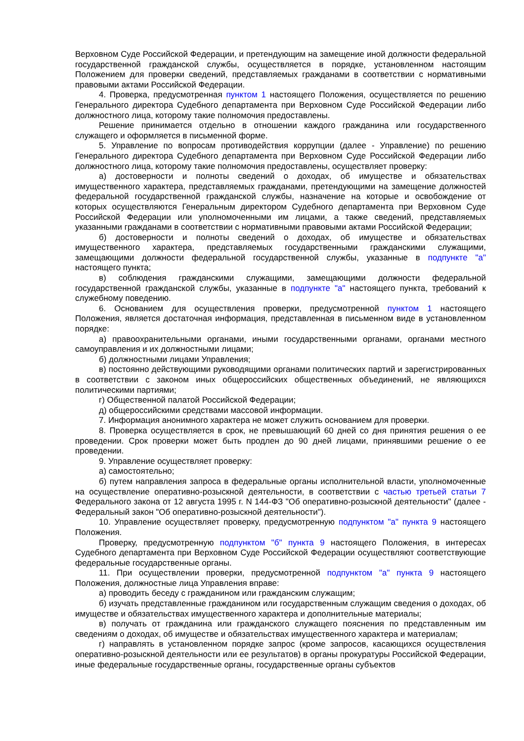Верховном Суде Российской Федерации, и претендующим на замещение иной должности федеральной государственной гражданской службы, осуществляется в порядке, установленном настоящим Положением для проверки сведений, представляемых гражданами в соответствии с нормативными правовыми актами Российской Федерации.
4. Проверка, предусмотренная пунктом 1 настоящего Положения, осуществляется по решению Генерального директора Судебного департамента при Верховном Суде Российской Федерации либо должностного лица, которому такие полномочия предоставлены.
Решение принимается отдельно в отношении каждого гражданина или государственного служащего и оформляется в письменной форме.
5. Управление по вопросам противодействия коррупции (далее - Управление) по решению Генерального директора Судебного департамента при Верховном Суде Российской Федерации либо должностного лица, которому такие полномочия предоставлены, осуществляет проверку:
а) достоверности и полноты сведений о доходах, об имуществе и обязательствах имущественного характера, представляемых гражданами, претендующими на замещение должностей федеральной государственной гражданской службы, назначение на которые и освобождение от которых осуществляются Генеральным директором Судебного департамента при Верховном Суде Российской Федерации или уполномоченными им лицами, а также сведений, представляемых указанными гражданами в соответствии с нормативными правовыми актами Российской Федерации;
б) достоверности и полноты сведений о доходах, об имуществе и обязательствах имущественного характера, представляемых государственными гражданскими служащими, замещающими должности федеральной государственной службы, указанные в подпункте "а" настоящего пункта;
в) соблюдения гражданскими служащими, замещающими должности федеральной государственной гражданской службы, указанные в подпункте "а" настоящего пункта, требований к служебному поведению.
6. Основанием для осуществления проверки, предусмотренной пунктом 1 настоящего Положения, является достаточная информация, представленная в письменном виде в установленном порядке:
а) правоохранительными органами, иными государственными органами, органами местного самоуправления и их должностными лицами;
б) должностными лицами Управления;
в) постоянно действующими руководящими органами политических партий и зарегистрированных в соответствии с законом иных общероссийских общественных объединений, не являющихся политическими партиями;
г) Общественной палатой Российской Федерации;
д) общероссийскими средствами массовой информации.
7. Информация анонимного характера не может служить основанием для проверки.
8. Проверка осуществляется в срок, не превышающий 60 дней со дня принятия решения о ее проведении. Срок проверки может быть продлен до 90 дней лицами, принявшими решение о ее проведении.
9. Управление осуществляет проверку:
а) самостоятельно;
б) путем направления запроса в федеральные органы исполнительной власти, уполномоченные на осуществление оперативно-розыскной деятельности, в соответствии с частью третьей статьи 7 Федерального закона от 12 августа 1995 г. N 144-ФЗ "Об оперативно-розыскной деятельности" (далее - Федеральный закон "Об оперативно-розыскной деятельности").
10. Управление осуществляет проверку, предусмотренную подпунктом "а" пункта 9 настоящего Положения.
Проверку, предусмотренную подпунктом "б" пункта 9 настоящего Положения, в интересах Судебного департамента при Верховном Суде Российской Федерации осуществляют соответствующие федеральные государственные органы.
11. При осуществлении проверки, предусмотренной подпунктом "а" пункта 9 настоящего Положения, должностные лица Управления вправе:
а) проводить беседу с гражданином или гражданским служащим;
б) изучать представленные гражданином или государственным служащим сведения о доходах, об имуществе и обязательствах имущественного характера и дополнительные материалы;
в) получать от гражданина или гражданского служащего пояснения по представленным им сведениям о доходах, об имуществе и обязательствах имущественного характера и материалам;
г) направлять в установленном порядке запрос (кроме запросов, касающихся осуществления оперативно-розыскной деятельности или ее результатов) в органы прокуратуры Российской Федерации, иные федеральные государственные органы, государственные органы субъектов